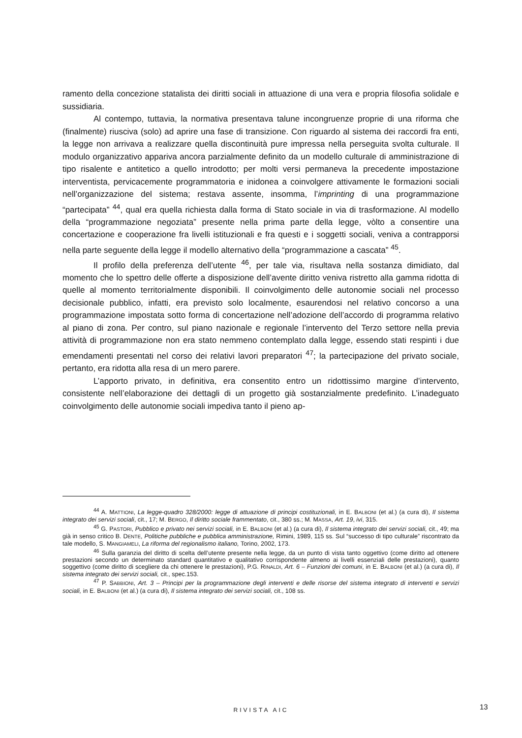ramento della concezione statalista dei diritti sociali in attuazione di una vera e propria filosofia solidale e sussidiaria.
Al contempo, tuttavia, la normativa presentava talune incongruenze proprie di una riforma che (finalmente) riusciva (solo) ad aprire una fase di transizione. Con riguardo al sistema dei raccordi fra enti, la legge non arrivava a realizzare quella discontinuità pure impressa nella perseguita svolta culturale. Il modulo organizzativo appariva ancora parzialmente definito da un modello culturale di amministrazione di tipo risalente e antitetico a quello introdotto; per molti versi permaneva la precedente impostazione interventista, pervicacemente programmatoria e inidonea a coinvolgere attivamente le formazioni sociali nell’organizzazione del sistema; restava assente, insomma, l’imprinting di una programmazione “partecipata” <sup>44</sup>, qual era quella richiesta dalla forma di Stato sociale in via di trasformazione. Al modello della “programmazione negoziata” presente nella prima parte della legge, vòlto a consentire una concertazione e cooperazione fra livelli istituzionali e fra questi e i soggetti sociali, veniva a contrapporsi nella parte seguente della legge il modello alternativo della “programmazione a cascata” <sup>45</sup>.
Il profilo della preferenza dell’utente <sup>46</sup>, per tale via, risultava nella sostanza dimidiato, dal momento che lo spettro delle offerte a disposizione dell’avente diritto veniva ristretto alla gamma ridotta di quelle al momento territorialmente disponibili. Il coinvolgimento delle autonomie sociali nel processo decisionale pubblico, infatti, era previsto solo localmente, esaurendosi nel relativo concorso a una programmazione impostata sotto forma di concertazione nell’adozione dell’accordo di programma relativo al piano di zona. Per contro, sul piano nazionale e regionale l’intervento del Terzo settore nella previa attività di programmazione non era stato nemmeno contemplato dalla legge, essendo stati respinti i due emendamenti presentati nel corso dei relativi lavori preparatori <sup>47</sup>; la partecipazione del privato sociale, pertanto, era ridotta alla resa di un mero parere.
L’apporto privato, in definitiva, era consentito entro un ridottissimo margine d’intervento, consistente nell’elaborazione dei dettagli di un progetto già sostanzialmente predefinito. L’inadeguato coinvolgimento delle autonomie sociali impediva tanto il pieno ap-
<sup>44</sup> A. MATTIONI, La legge-quadro 328/2000: legge di attuazione di principi costituzionali, in E. BALBONI (et al.) (a cura di), Il sistema integrato dei servizi sociali, cit., 17; M. BERGO, Il diritto sociale frammentato, cit., 380 ss.; M. MASSA, Art. 19, ivi, 315.
<sup>45</sup> G. PASTORI, Pubblico e privato nei servizi sociali, in E. BALBONI (et al.) (a cura di), Il sistema integrato dei servizi sociali, cit., 49; ma già in senso critico B. DENTE, Politiche pubbliche e pubblica amministrazione, Rimini, 1989, 115 ss. Sul “successo di tipo culturale” riscontrato da tale modello, S. MANGIAMELI, La riforma del regionalismo italiano, Torino, 2002, 173.
<sup>46</sup> Sulla garanzia del diritto di scelta dell’utente presente nella legge, da un punto di vista tanto oggettivo (come diritto ad ottenere prestazioni secondo un determinato standard quantitativo e qualitativo corrispondente almeno ai livelli essenziali delle prestazioni), quanto soggettivo (come diritto di scegliere da chi ottenere le prestazioni), P.G. RINALDI, Art. 6 – Funzioni dei comuni, in E. BALBONI (et al.) (a cura di), Il sistema integrato dei servizi sociali, cit., spec.153.
<sup>47</sup> P. SABBIONI, Art. 3 – Principi per la programmazione degli interventi e delle risorse del sistema integrato di interventi e servizi sociali, in E. BALBONI (et al.) (a cura di), Il sistema integrato dei servizi sociali, cit., 108 ss.
RIVISTA AIC 13